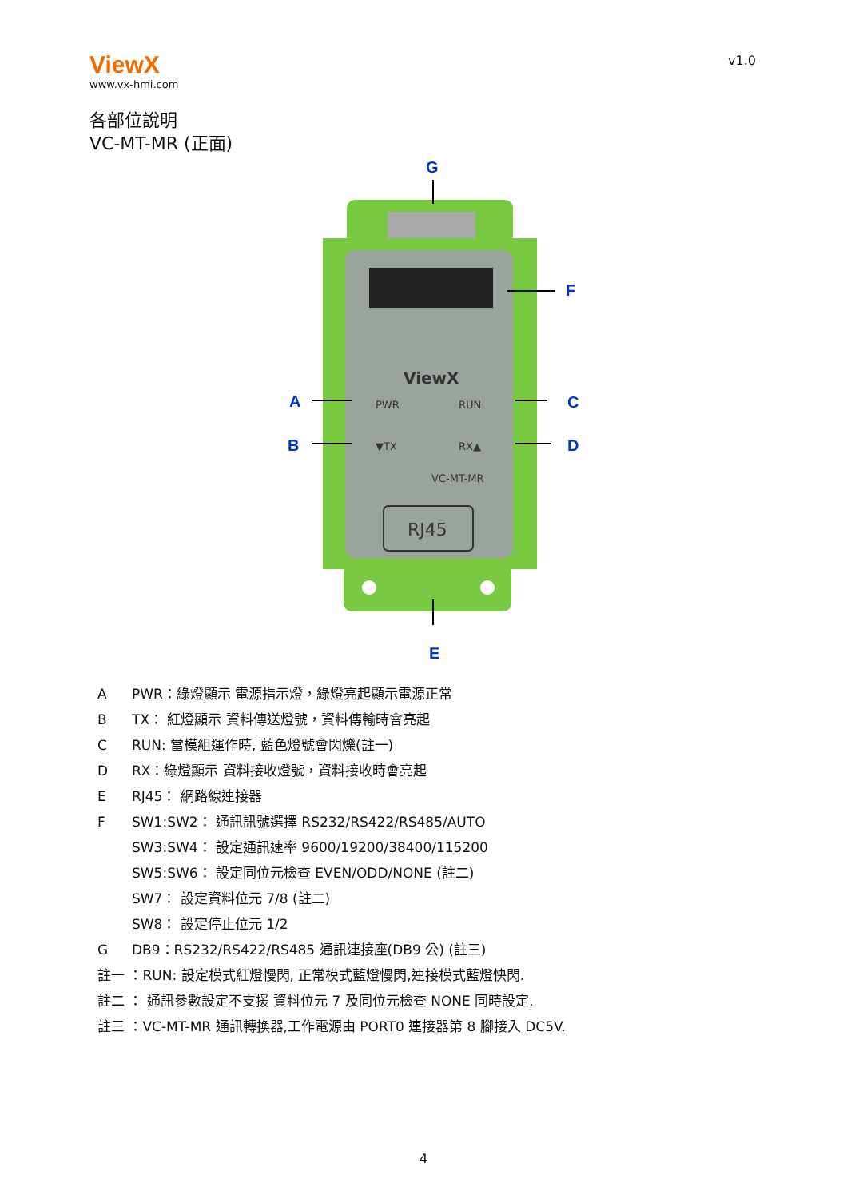ViewX
www.vx-hmi.com
v1.0
各部位說明
VC-MT-MR (正面)
ViewX
PWR
RUN
▼TX
RX▲
VC-MT-MR
RJ45
G
F
A
C
B
D
E
A PWR：綠燈顯示 電源指示燈，綠燈亮起顯示電源正常
B TX： 紅燈顯示 資料傳送燈號，資料傳輸時會亮起
C RUN: 當模組運作時, 藍色燈號會閃爍(註一)
D RX：綠燈顯示 資料接收燈號，資料接收時會亮起
E RJ45： 網路線連接器
F SW1:SW2： 通訊訊號選擇 RS232/RS422/RS485/AUTO
SW3:SW4： 設定通訊速率 9600/19200/38400/115200
SW5:SW6： 設定同位元檢查 EVEN/ODD/NONE (註二)
SW7： 設定資料位元 7/8 (註二)
SW8： 設定停止位元 1/2
G DB9：RS232/RS422/RS485 通訊連接座(DB9 公) (註三)
註一 ：RUN: 設定模式紅燈慢閃, 正常模式藍燈慢閃,連接模式藍燈快閃.
註二 ： 通訊參數設定不支援 資料位元 7 及同位元檢查 NONE 同時設定.
註三 ：VC-MT-MR 通訊轉換器,工作電源由 PORT0 連接器第 8 腳接入 DC5V.
4